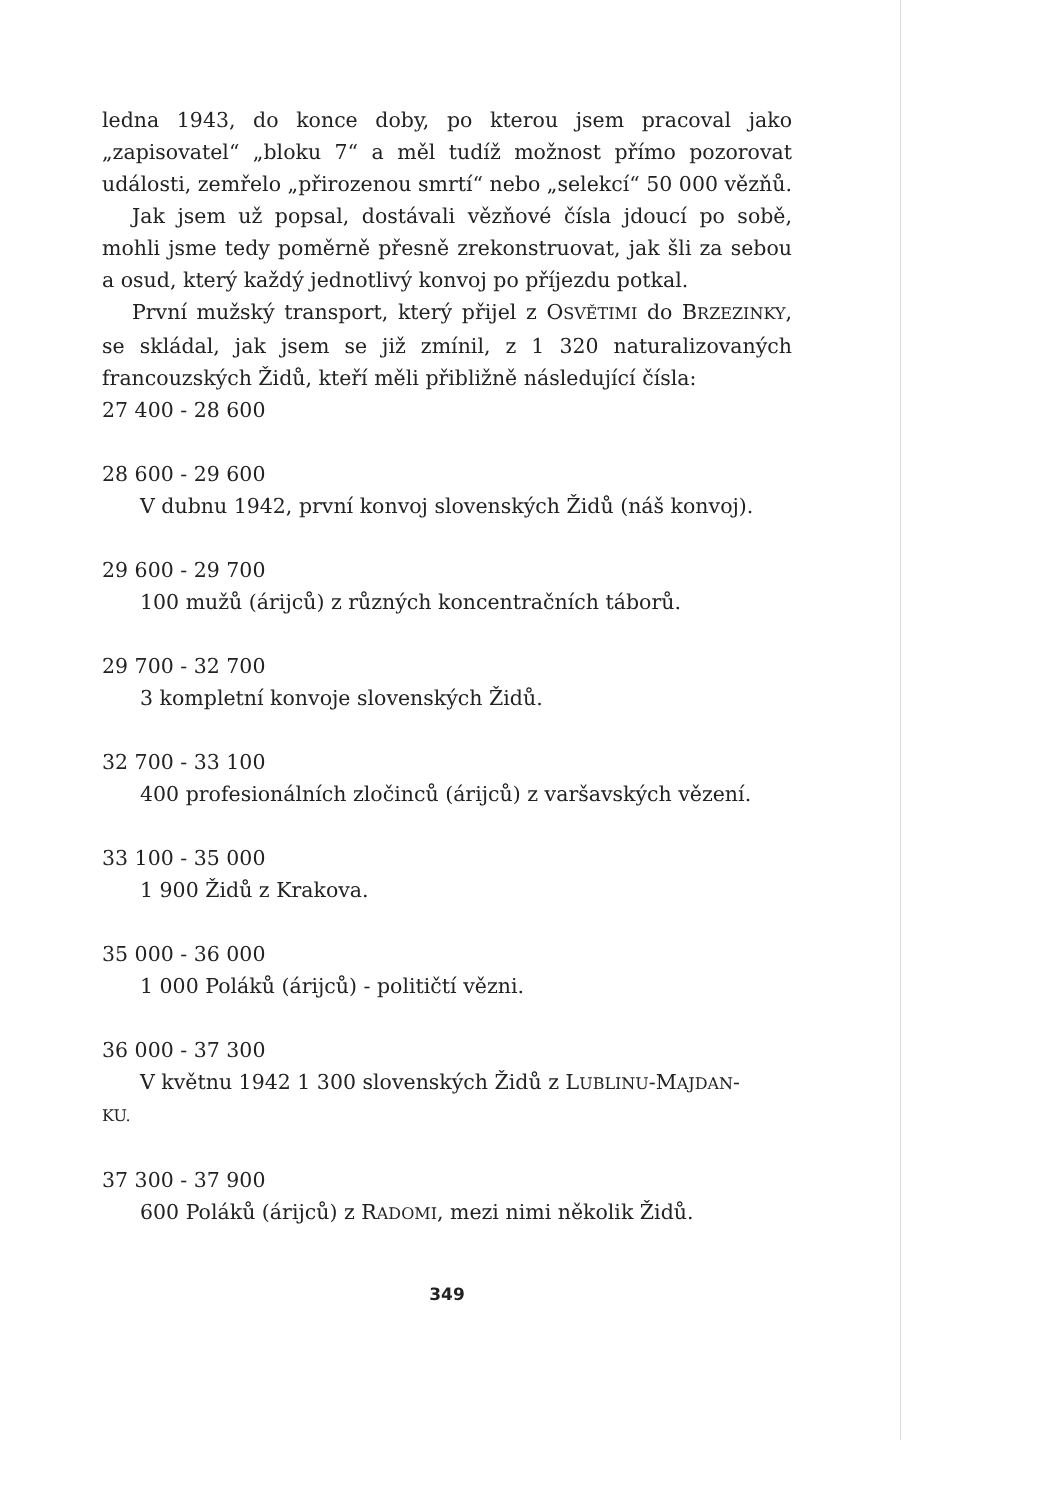ledna 1943, do konce doby, po kterou jsem pracoval jako „zapisovatel“ „bloku 7“ a měl tudíž možnost přímo pozorovat události, zemřelo „přirozenou smrtí“ nebo „selekcí“ 50 000 vězňů.
Jak jsem už popsal, dostávali vězňové čísla jdoucí po sobě, mohli jsme tedy poměrně přesně zrekonstruovat, jak šli za sebou a osud, který každý jednotlivý konvoj po příjezdu potkal.
První mužský transport, který přijel z OSVĚTIMI do BRZEZINKY, se skládal, jak jsem se již zmínil, z 1 320 naturalizovaných francouzských Židů, kteří měli přibližně následující čísla:
27 400 - 28 600
28 600 - 29 600
V dubnu 1942, první konvoj slovenských Židů (náš konvoj).
29 600 - 29 700
100 mužů (árijců) z různých koncentračních táborů.
29 700 - 32 700
3 kompletní konvoje slovenských Židů.
32 700 - 33 100
400 profesionálních zločinců (árijců) z varšavských vězení.
33 100 - 35 000
1 900 Židů z Krakova.
35 000 - 36 000
1 000 Poláků (árijců) - političtí vězni.
36 000 - 37 300
V květnu 1942 1 300 slovenských Židů z LUBLINU-MAJDAN-
KU.
37 300 - 37 900
600 Poláků (árijců) z RADOMI, mezi nimi několik Židů.
349